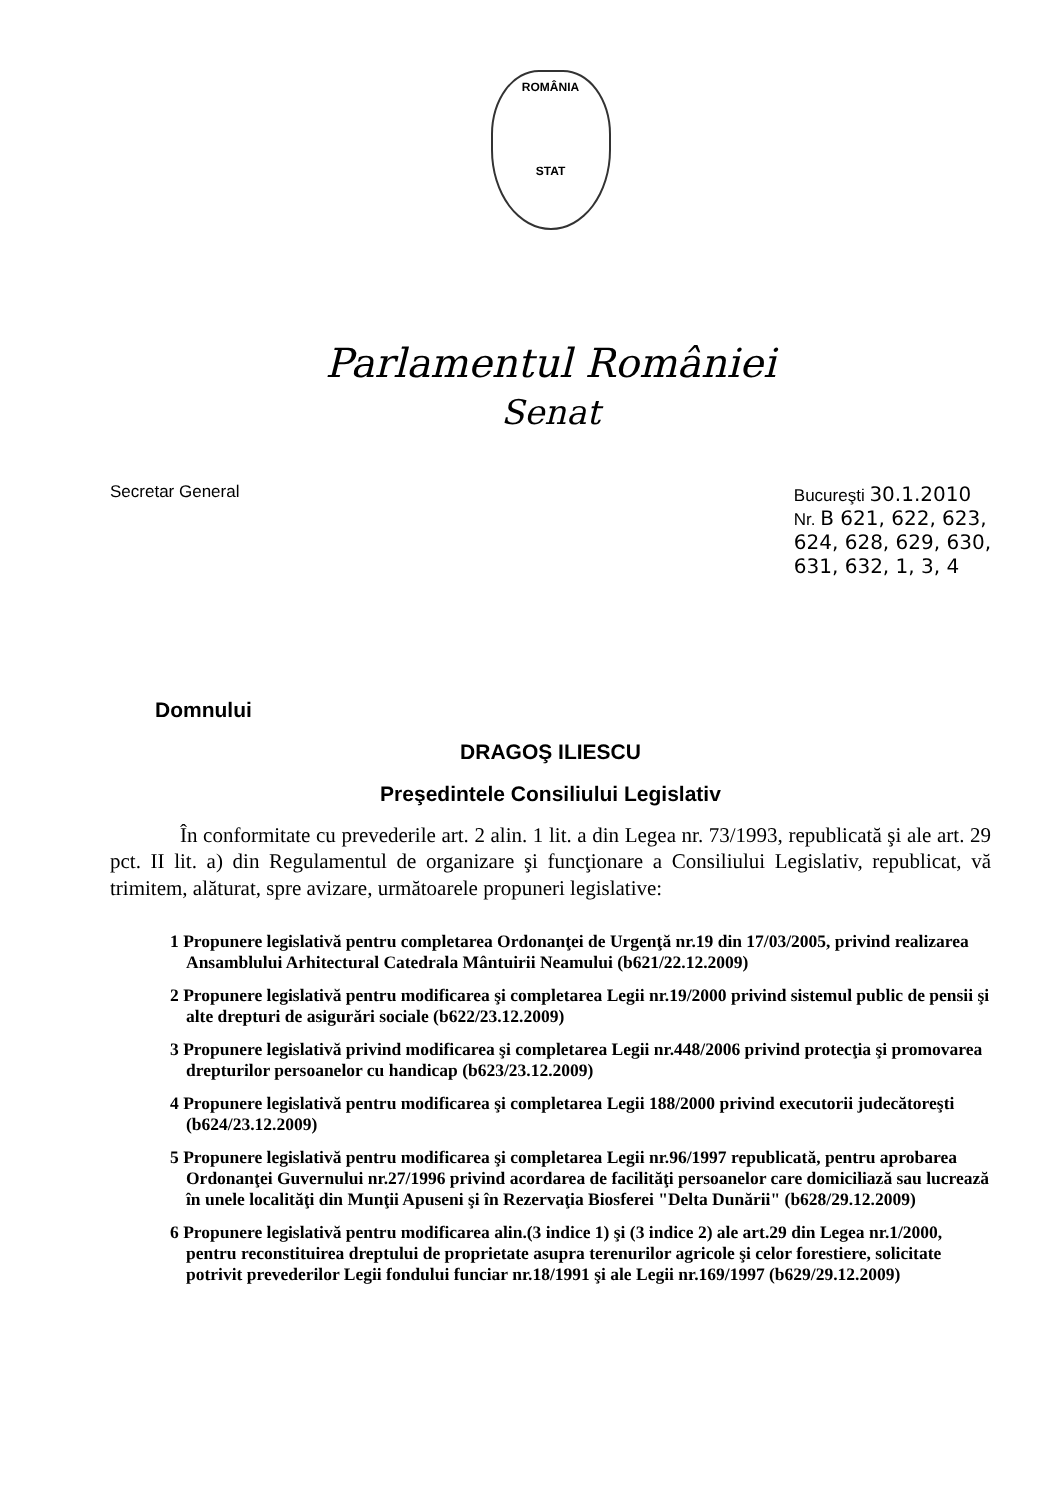ROMÂNIA
STAT
Parlamentul României
Senat
Secretar General Bucureşti 30.1.2010
Nr. B 621, 622, 623,
624, 628, 629, 630,
631, 632, 1, 3, 4
Domnului
DRAGOŞ ILIESCU
Preşedintele Consiliului Legislativ
În conformitate cu prevederile art. 2 alin. 1 lit. a din Legea nr. 73/1993, republicată şi ale art. 29 pct. II lit. a) din Regulamentul de organizare şi funcţionare a Consiliului Legislativ, republicat, vă trimitem, alăturat, spre avizare, următoarele propuneri legislative:
1 Propunere legislativă pentru completarea Ordonanţei de Urgenţă nr.19 din 17/03/2005, privind realizarea Ansamblului Arhitectural Catedrala Mântuirii Neamului (b621/22.12.2009)
2 Propunere legislativă pentru modificarea şi completarea Legii nr.19/2000 privind sistemul public de pensii şi alte drepturi de asigurări sociale (b622/23.12.2009)
3 Propunere legislativă privind modificarea şi completarea Legii nr.448/2006 privind protecţia şi promovarea drepturilor persoanelor cu handicap (b623/23.12.2009)
4 Propunere legislativă pentru modificarea şi completarea Legii 188/2000 privind executorii judecătoreşti (b624/23.12.2009)
5 Propunere legislativă pentru modificarea şi completarea Legii nr.96/1997 republicată, pentru aprobarea Ordonanţei Guvernului nr.27/1996 privind acordarea de facilităţi persoanelor care domiciliază sau lucrează în unele localităţi din Munţii Apuseni şi în Rezervaţia Biosferei "Delta Dunării" (b628/29.12.2009)
6 Propunere legislativă pentru modificarea alin.(3 indice 1) şi (3 indice 2) ale art.29 din Legea nr.1/2000, pentru reconstituirea dreptului de proprietate asupra terenurilor agricole şi celor forestiere, solicitate potrivit prevederilor Legii fondului funciar nr.18/1991 şi ale Legii nr.169/1997 (b629/29.12.2009)